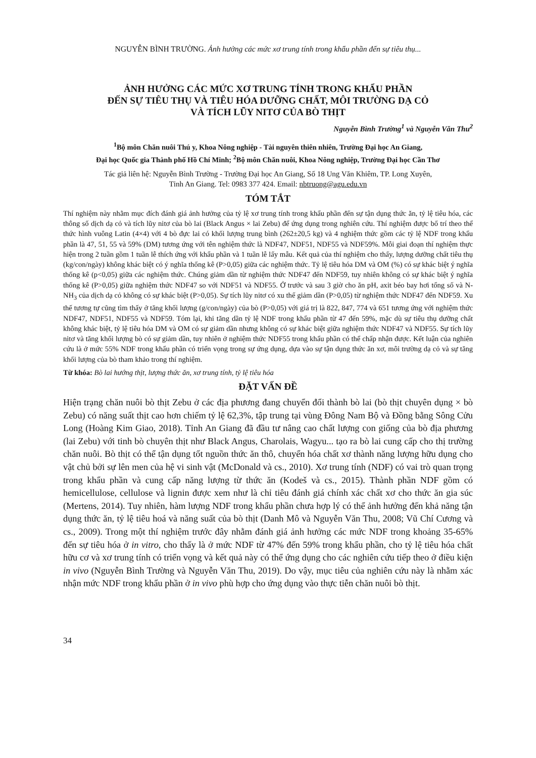NGUYỄN BÌNH TRƯỜNG. Ảnh hưởng các mức xơ trung tính trong khẩu phần đến sự tiêu thụ...
ẢNH HƯỞNG CÁC MỨC XƠ TRUNG TÍNH TRONG KHẨU PHẦN
ĐẾN SỰ TIÊU THỤ VÀ TIÊU HÓA DƯỠNG CHẤT, MÔI TRƯỜNG DẠ CỎ
VÀ TÍCH LŨY NITƠ CỦA BÒ THỊT
Nguyễn Bình Trường<sup>1</sup> và Nguyễn Văn Thu<sup>2</sup>
<sup>1</sup> Bộ môn Chăn nuôi Thú y, Khoa Nông nghiệp - Tài nguyên thiên nhiên, Trường Đại học An Giang,
Đại học Quốc gia Thành phố Hồ Chí Minh; <sup>2</sup>Bộ môn Chăn nuôi, Khoa Nông nghiệp, Trường Đại học Cần Thơ
Tác giả liên hệ: Nguyễn Bình Trường - Trường Đại học An Giang, Số 18 Ung Văn Khiêm, TP. Long Xuyên,
Tỉnh An Giang. Tel: 0983 377 424. Email: nbtruong@agu.edu.vn
TÓM TẮT
Thí nghiệm này nhằm mục đích đánh giá ảnh hưởng của tỷ lệ xơ trung tính trong khẩu phần đến sự tận dụng thức ăn, tỷ lệ tiêu hóa, các thông số dịch dạ cỏ và tích lũy nitơ của bò lai (Black Angus × lai Zebu) để ứng dụng trong nghiên cứu. Thí nghiệm được bố trí theo thể thức hình vuông Latin (4×4) với 4 bò đực lai có khối lượng trung bình (262±20,5 kg) và 4 nghiệm thức gồm các tỷ lệ NDF trong khẩu phần là 47, 51, 55 và 59% (DM) tương ứng với tên nghiệm thức là NDF47, NDF51, NDF55 và NDF59%. Mỗi giai đoạn thí nghiệm thực hiện trong 2 tuần gồm 1 tuần lễ thích ứng với khẩu phần và 1 tuần lễ lấy mẫu. Kết quả của thí nghiệm cho thấy, lượng dưỡng chất tiêu thụ (kg/con/ngày) không khác biệt có ý nghĩa thống kê (P>0,05) giữa các nghiệm thức. Tỷ lệ tiêu hóa DM và OM (%) có sự khác biệt ý nghĩa thống kê (p<0,05) giữa các nghiệm thức. Chúng giảm dần từ nghiệm thức NDF47 đến NDF59, tuy nhiên không có sự khác biệt ý nghĩa thống kê (P>0,05) giữa nghiệm thức NDF47 so với NDF51 và NDF55. Ở trước và sau 3 giờ cho ăn pH, axit béo bay hơi tổng số và N-NH<sub>3</sub> của dịch dạ cỏ không có sự khác biệt (P>0,05). Sự tích lũy nitơ có xu thế giảm dần (P>0,05) từ nghiệm thức NDF47 đến NDF59. Xu thế tương tự cũng tìm thấy ở tăng khối lượng (g/con/ngày) của bò (P>0,05) với giá trị là 822, 847, 774 và 651 tương ứng với nghiệm thức NDF47, NDF51, NDF55 và NDF59. Tóm lại, khi tăng dần tỷ lệ NDF trong khẩu phần từ 47 đến 59%, mặc dù sự tiêu thụ dưỡng chất không khác biệt, tỷ lệ tiêu hóa DM và OM có sự giảm dần nhưng không có sự khác biệt giữa nghiệm thức NDF47 và NDF55. Sự tích lũy nitơ và tăng khối lượng bò có sự giảm dần, tuy nhiên ở nghiệm thức NDF55 trong khẩu phần có thể chấp nhận được. Kết luận của nghiên cứu là ở mức 55% NDF trong khẩu phần có triển vọng trong sự ứng dụng, dựa vào sự tận dụng thức ăn xơ, môi trường dạ cỏ và sự tăng khối lượng của bò tham khảo trong thí nghiệm.
Từ khóa: Bò lai hướng thịt, lượng thức ăn, xơ trung tính, tỷ lệ tiêu hóa
ĐẶT VẤN ĐỀ
Hiện trạng chăn nuôi bò thịt Zebu ở các địa phương đang chuyển đổi thành bò lai (bò thịt chuyên dụng × bò Zebu) có năng suất thịt cao hơn chiếm tỷ lệ 62,3%, tập trung tại vùng Đông Nam Bộ và Đồng bằng Sông Cửu Long (Hoàng Kim Giao, 2018). Tỉnh An Giang đã đầu tư nâng cao chất lượng con giống của bò địa phương (lai Zebu) với tinh bò chuyên thịt như Black Angus, Charolais, Wagyu... tạo ra bò lai cung cấp cho thị trường chăn nuôi. Bò thịt có thể tận dụng tốt nguồn thức ăn thô, chuyển hóa chất xơ thành năng lượng hữu dụng cho vật chủ bởi sự lên men của hệ vi sinh vật (McDonald và cs., 2010). Xơ trung tính (NDF) có vai trò quan trọng trong khẩu phần và cung cấp năng lượng từ thức ăn (Kodeš và cs., 2015). Thành phần NDF gồm có hemicellulose, cellulose và lignin được xem như là chỉ tiêu đánh giá chính xác chất xơ cho thức ăn gia súc (Mertens, 2014). Tuy nhiên, hàm lượng NDF trong khẩu phần chưa hợp lý có thể ảnh hưởng đến khả năng tận dụng thức ăn, tỷ lệ tiêu hoá và năng suất của bò thịt (Danh Mô và Nguyễn Văn Thu, 2008; Vũ Chí Cương và cs., 2009). Trong một thí nghiệm trước đây nhằm đánh giá ảnh hưởng các mức NDF trong khoảng 35-65% đến sự tiêu hóa ở in vitro, cho thấy là ở mức NDF từ 47% đến 59% trong khẩu phần, cho tỷ lệ tiêu hóa chất hữu cơ và xơ trung tính có triển vọng và kết quả này có thể ứng dụng cho các nghiên cứu tiếp theo ở điều kiện in vivo (Nguyễn Bình Trường và Nguyễn Văn Thu, 2019). Do vậy, mục tiêu của nghiên cứu này là nhằm xác nhận mức NDF trong khẩu phần ở in vivo phù hợp cho ứng dụng vào thực tiễn chăn nuôi bò thịt.
34